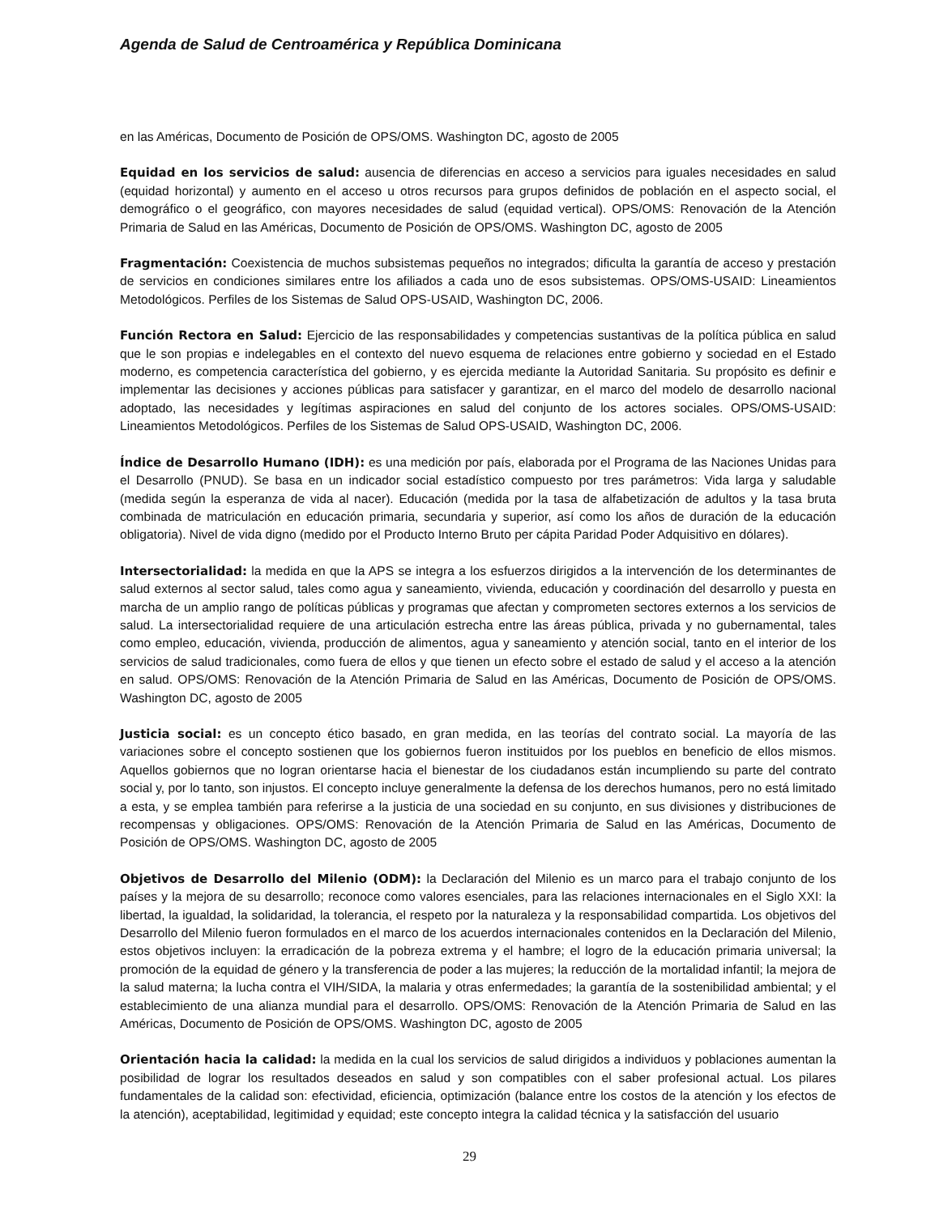Agenda de Salud de Centroamérica y República Dominicana
en las Américas, Documento de Posición de OPS/OMS. Washington DC, agosto de 2005
Equidad en los servicios de salud: ausencia de diferencias en acceso a servicios para iguales necesidades en salud (equidad horizontal) y aumento en el acceso u otros recursos para grupos definidos de población en el aspecto social, el demográfico o el geográfico, con mayores necesidades de salud (equidad vertical). OPS/OMS: Renovación de la Atención Primaria de Salud en las Américas, Documento de Posición de OPS/OMS. Washington DC, agosto de 2005
Fragmentación: Coexistencia de muchos subsistemas pequeños no integrados; dificulta la garantía de acceso y prestación de servicios en condiciones similares entre los afiliados a cada uno de esos subsistemas. OPS/OMS-USAID: Lineamientos Metodológicos. Perfiles de los Sistemas de Salud OPS-USAID, Washington DC, 2006.
Función Rectora en Salud: Ejercicio de las responsabilidades y competencias sustantivas de la política pública en salud que le son propias e indelegables en el contexto del nuevo esquema de relaciones entre gobierno y sociedad en el Estado moderno, es competencia característica del gobierno, y es ejercida mediante la Autoridad Sanitaria. Su propósito es definir e implementar las decisiones y acciones públicas para satisfacer y garantizar, en el marco del modelo de desarrollo nacional adoptado, las necesidades y legítimas aspiraciones en salud del conjunto de los actores sociales. OPS/OMS-USAID: Lineamientos Metodológicos. Perfiles de los Sistemas de Salud OPS-USAID, Washington DC, 2006.
Índice de Desarrollo Humano (IDH): es una medición por país, elaborada por el Programa de las Naciones Unidas para el Desarrollo (PNUD). Se basa en un indicador social estadístico compuesto por tres parámetros: Vida larga y saludable (medida según la esperanza de vida al nacer). Educación (medida por la tasa de alfabetización de adultos y la tasa bruta combinada de matriculación en educación primaria, secundaria y superior, así como los años de duración de la educación obligatoria). Nivel de vida digno (medido por el Producto Interno Bruto per cápita Paridad Poder Adquisitivo en dólares).
Intersectorialidad: la medida en que la APS se integra a los esfuerzos dirigidos a la intervención de los determinantes de salud externos al sector salud, tales como agua y saneamiento, vivienda, educación y coordinación del desarrollo y puesta en marcha de un amplio rango de políticas públicas y programas que afectan y comprometen sectores externos a los servicios de salud. La intersectorialidad requiere de una articulación estrecha entre las áreas pública, privada y no gubernamental, tales como empleo, educación, vivienda, producción de alimentos, agua y saneamiento y atención social, tanto en el interior de los servicios de salud tradicionales, como fuera de ellos y que tienen un efecto sobre el estado de salud y el acceso a la atención en salud. OPS/OMS: Renovación de la Atención Primaria de Salud en las Américas, Documento de Posición de OPS/OMS. Washington DC, agosto de 2005
Justicia social: es un concepto ético basado, en gran medida, en las teorías del contrato social. La mayoría de las variaciones sobre el concepto sostienen que los gobiernos fueron instituidos por los pueblos en beneficio de ellos mismos. Aquellos gobiernos que no logran orientarse hacia el bienestar de los ciudadanos están incumpliendo su parte del contrato social y, por lo tanto, son injustos. El concepto incluye generalmente la defensa de los derechos humanos, pero no está limitado a esta, y se emplea también para referirse a la justicia de una sociedad en su conjunto, en sus divisiones y distribuciones de recompensas y obligaciones. OPS/OMS: Renovación de la Atención Primaria de Salud en las Américas, Documento de Posición de OPS/OMS. Washington DC, agosto de 2005
Objetivos de Desarrollo del Milenio (ODM): la Declaración del Milenio es un marco para el trabajo conjunto de los países y la mejora de su desarrollo; reconoce como valores esenciales, para las relaciones internacionales en el Siglo XXI: la libertad, la igualdad, la solidaridad, la tolerancia, el respeto por la naturaleza y la responsabilidad compartida. Los objetivos del Desarrollo del Milenio fueron formulados en el marco de los acuerdos internacionales contenidos en la Declaración del Milenio, estos objetivos incluyen: la erradicación de la pobreza extrema y el hambre; el logro de la educación primaria universal; la promoción de la equidad de género y la transferencia de poder a las mujeres; la reducción de la mortalidad infantil; la mejora de la salud materna; la lucha contra el VIH/SIDA, la malaria y otras enfermedades; la garantía de la sostenibilidad ambiental; y el establecimiento de una alianza mundial para el desarrollo. OPS/OMS: Renovación de la Atención Primaria de Salud en las Américas, Documento de Posición de OPS/OMS. Washington DC, agosto de 2005
Orientación hacia la calidad: la medida en la cual los servicios de salud dirigidos a individuos y poblaciones aumentan la posibilidad de lograr los resultados deseados en salud y son compatibles con el saber profesional actual. Los pilares fundamentales de la calidad son: efectividad, eficiencia, optimización (balance entre los costos de la atención y los efectos de la atención), aceptabilidad, legitimidad y equidad; este concepto integra la calidad técnica y la satisfacción del usuario
29